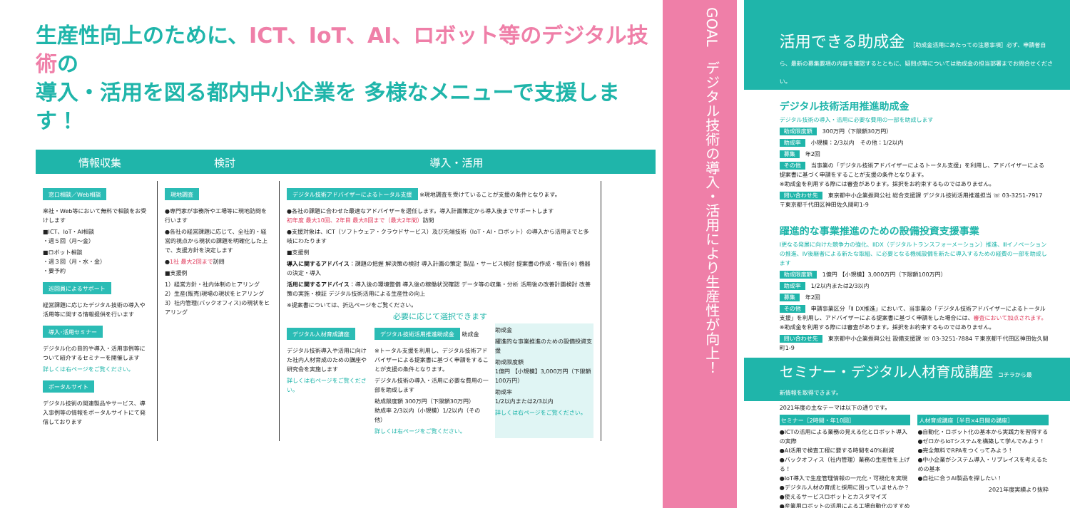生産性向上のために、ICT、IoT、AI、ロボット等のデジタル技術の
導入・活用を図る都内中小企業を 多様なメニューで支援します！
情報収集 検討 導入・活用
窓口相談／Web相談
来社・Web等において無料で相談をお受けします
■ICT、IoT・AI相談
・週５回（月〜金）
■ロボット相談
・週３回（月・水・金）
・要予約
巡回員によるサポート
経営課題に応じたデジタル技術の導入や活用等に関する情報提供を行います
導入･活用セミナー
デジタル化の目的や導入・活用事例等について紹介するセミナーを開催します
詳しくは右ページをご覧ください。
ポータルサイト
デジタル技術の関連製品やサービス、導入事例等の情報をポータルサイトにて発信しております
現地調査
●専門家が事務所や工場等に現地訪問を行います
●各社の経営課題に応じて、全社的・経営的視点から現状の課題を明確化した上で、支援方針を決定します
●1社 最大2回まで訪問
■支援例
1）経営方針・社内体制のヒアリング
2）生産(販売)現場の現状をヒアリング
3）社内管理(バックオフィス)の現状をヒアリング
デジタル技術アドバイザーによるトータル支援 ※現地調査を受けていることが支援の条件となります。
●各社の課題に合わせた最適なアドバイザーを選任します。導入計画策定から導入後までサポートします
初年度 最大10回、2年目 最大8回まで（最大2年間）訪問
●支援対象は、ICT（ソフトウェア・クラウドサービス）及び先端技術（IoT・AI・ロボット）の導入から活用までと多岐にわたります
■支援例
導入に関するアドバイス：課題の把握 解決策の検討 導入計画の策定 製品・サービス検討 提案書の作成・報告(※) 機器の決定・導入
活用に関するアドバイス：導入後の環境整備 導入後の稼働状況確認 データ等の収集・分析 活用後の改善計画検討 改善策の実施・検証 デジタル技術活用による生産性の向上
※提案書については、折込ページをご覧ください。
必要に応じて選択できます
デジタル人材育成講座
デジタル技術導入や活用に向けた社内人材育成のための講座や研究会を実施します
詳しくは右ページをご覧ください。
デジタル技術活用推進助成金 助成金
※トータル支援を利用し、デジタル技術アドバイザーによる提案書に基づく申請をすることが支援の条件となります。
デジタル技術の導入・活用に必要な費用の一部を助成します
助成限度額 300万円（下限額30万円）
助成率 2/3以内（小規模）1/2以内（その他）
詳しくは右ページをご覧ください。
助成金
躍進的な事業推進のための設備投資支援
助成限度額
1億円 【小規模】3,000万円（下限額100万円）
助成率
1/2以内または2/3以内
詳しくは右ページをご覧ください。
GOAL　デジタル技術の導入・活用により生産性が向上！
活用できる助成金 ［助成金活用にあたっての注意事項］必ず、申請者自ら、最新の募集要項の内容を確認するとともに、疑問点等については助成金の担当部署までお問合せください。
デジタル技術活用推進助成金
デジタル技術の導入・活用に必要な費用の一部を助成します
助成限度額 300万円（下限額30万円）
助成率 小規模：2/3以内　その他：1/2以内
募集 年2回
その他 当事業の「デジタル技術アドバイザーによるトータル支援」を利用し、アドバイザーによる提案書に基づく申請をすることが支援の条件となります。
※助成金を利用する際には審査があります。採択をお約束するものではありません。
問い合わせ先 東京都中小企業振興公社 総合支援課 デジタル技術活用推進担当 ☏ 03-3251-7917 〒東京都千代田区神田佐久間町1-9
躍進的な事業推進のための設備投資支援事業
Ⅰ更なる発展に向けた競争力の強化、ⅡDX（デジタルトランスフォーメーション）推進、Ⅲイノベーションの推進、Ⅳ後継者による新たな取組、に必要となる機械設備を新たに導入するための経費の一部を助成します
助成限度額 1億円 【小規模】3,000万円（下限額100万円）
助成率 1/2以内または2/3以内
募集 年2回
その他 申請事業区分「Ⅱ DX推進」において、当事業の「デジタル技術アドバイザーによるトータル支援」を利用し、アドバイザーによる提案書に基づく申請をした場合には、審査において加点されます。
※助成金を利用する際には審査があります。採択をお約束するものではありません。
問い合わせ先 東京都中小企業振興公社 設備支援課 ☏ 03-3251-7884 〒東京都千代田区神田佐久間町1-9
セミナー・デジタル人材育成講座 コチラから最新情報を取得できます。
2021年度の主なテーマは以下の通りです。
セミナー［2時間・年10回］
●ICTの活用による業務の見える化とロボット導入の実際
●AI活用で検査工程に要する時間を40%削減
●バックオフィス（社内管理）業務の生産性を上げる！
●IoT導入で生産管理情報の一元化・可視化を実現
●デジタル人材の育成と採用に困っていませんか？
●使えるサービスロボットとカスタマイズ
●産業用ロボットの活用による工場自動化のすすめ
人材育成講座［半日×4日間の講座］
●自動化・ロボット化の基本から実践力を習得する
●ゼロからIoTシステムを構築して学んでみよう！
●完全無料でRPAをつくってみよう！
●中小企業がシステム導入・リプレイスを考えるための基本
●自社に合うAI製品を探したい！
2021年度実績より抜粋